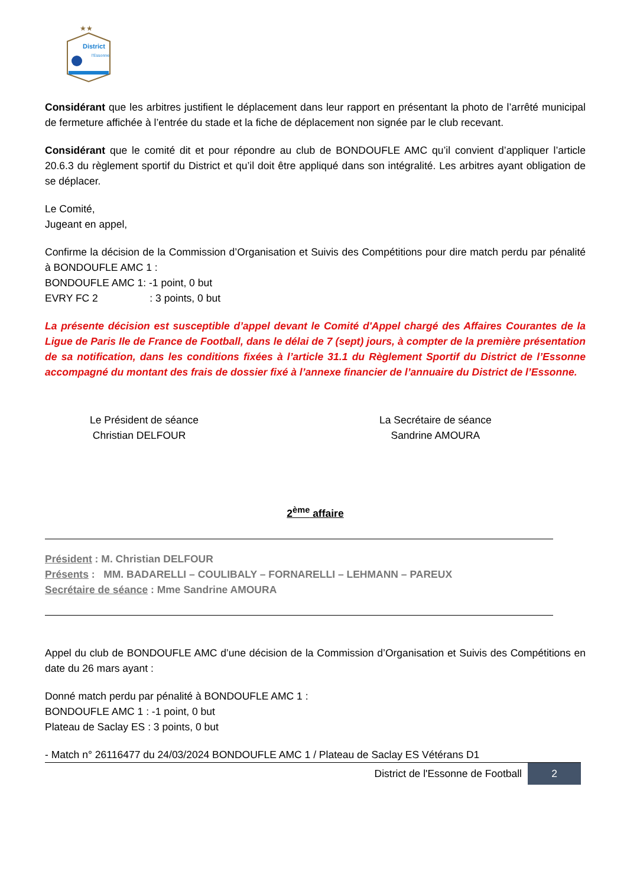★★
District
l'Essonne
Considérant que les arbitres justifient le déplacement dans leur rapport en présentant la photo de l’arrêté municipal de fermeture affichée à l’entrée du stade et la fiche de déplacement non signée par le club recevant.
Considérant que le comité dit et pour répondre au club de BONDOUFLE AMC qu’il convient d’appliquer l’article 20.6.3 du règlement sportif du District et qu’il doit être appliqué dans son intégralité. Les arbitres ayant obligation de se déplacer.
Le Comité,
Jugeant en appel,
Confirme la décision de la Commission d’Organisation et Suivis des Compétitions pour dire match perdu par pénalité à BONDOUFLE AMC 1 :
BONDOUFLE AMC 1: -1 point, 0 but
EVRY FC 2 : 3 points, 0 but
La présente décision est susceptible d’appel devant le Comité d'Appel chargé des Affaires Courantes de la Ligue de Paris Ile de France de Football, dans le délai de 7 (sept) jours, à compter de la première présentation de sa notification, dans les conditions fixées à l’article 31.1 du Règlement Sportif du District de l’Essonne accompagné du montant des frais de dossier fixé à l’annexe financier de l’annuaire du District de l’Essonne.
Le Président de séance
Christian DELFOUR
La Secrétaire de séance
Sandrine AMOURA
2<sup>ème</sup> affaire
Président : M. Christian DELFOUR
Présents : MM. BADARELLI – COULIBALY – FORNARELLI – LEHMANN – PAREUX
Secrétaire de séance : Mme Sandrine AMOURA
Appel du club de BONDOUFLE AMC d’une décision de la Commission d’Organisation et Suivis des Compétitions en date du 26 mars ayant :
Donné match perdu par pénalité à BONDOUFLE AMC 1 :
BONDOUFLE AMC 1 : -1 point, 0 but
Plateau de Saclay ES : 3 points, 0 but
- Match n° 26116477 du 24/03/2024 BONDOUFLE AMC 1 / Plateau de Saclay ES Vétérans D1
District de l'Essonne de Football 2